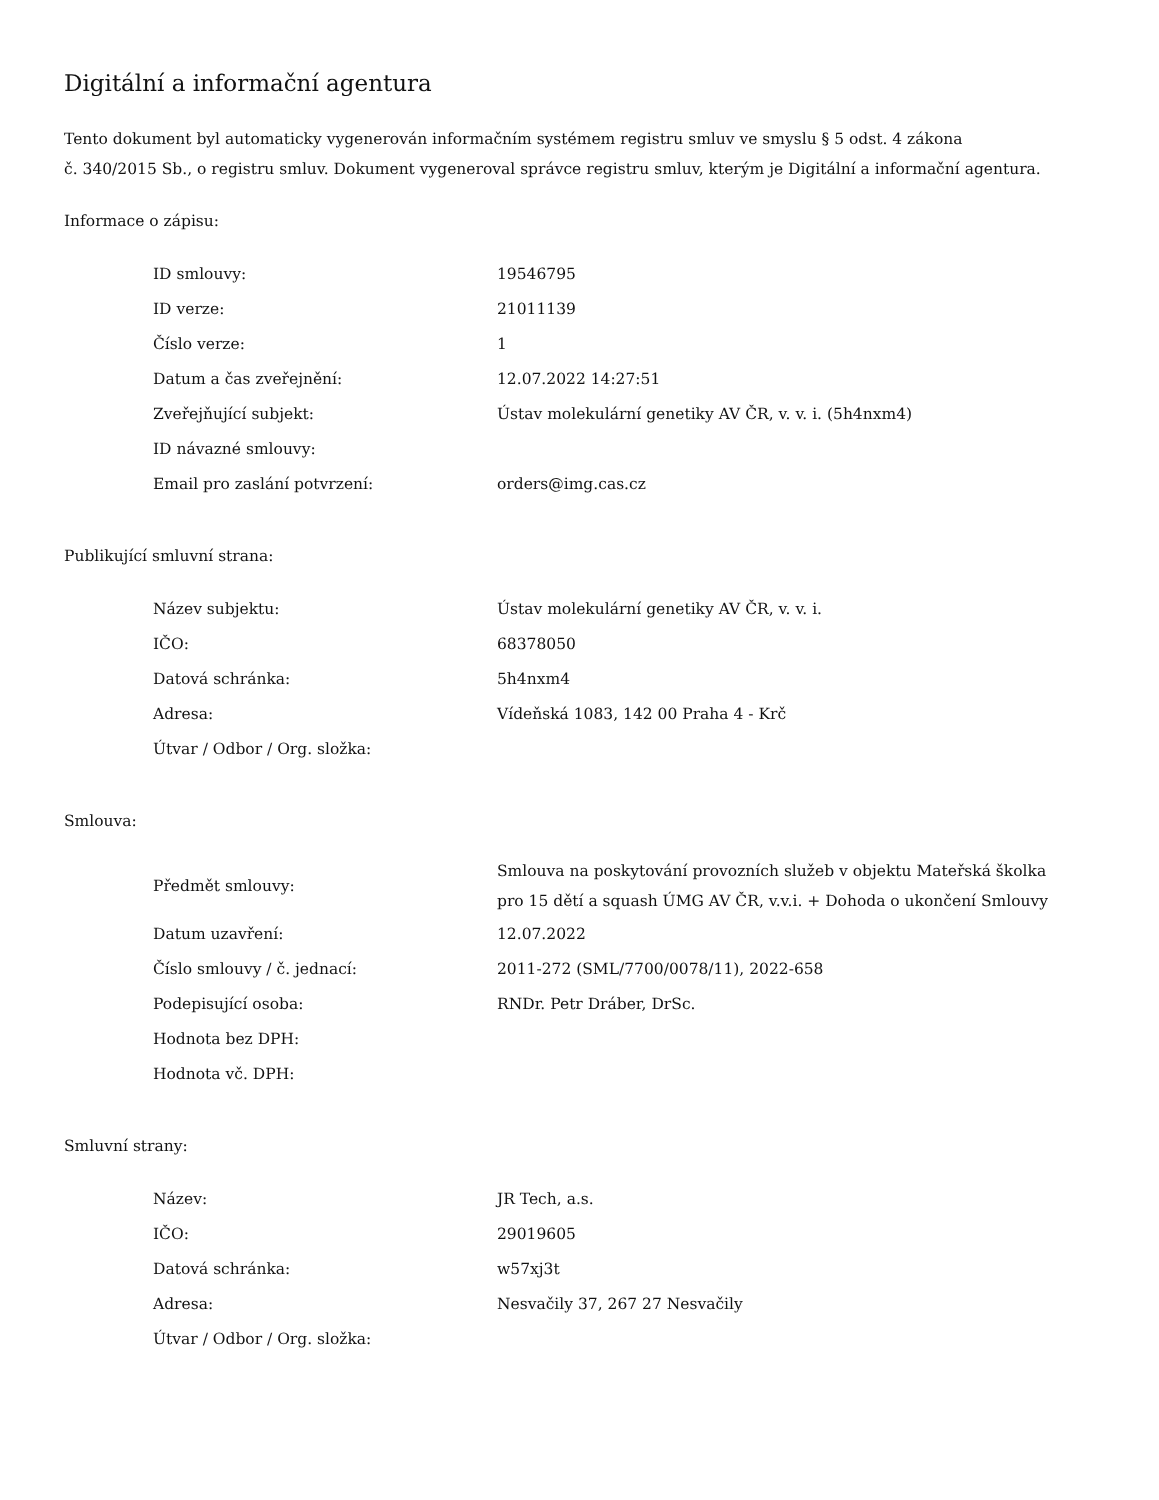Digitální a informační agentura
Tento dokument byl automaticky vygenerován informačním systémem registru smluv ve smyslu § 5 odst. 4 zákona
č. 340/2015 Sb., o registru smluv. Dokument vygeneroval správce registru smluv, kterým je Digitální a informační agentura.
Informace o zápisu:
| ID smlouvy: | 19546795 |
| ID verze: | 21011139 |
| Číslo verze: | 1 |
| Datum a čas zveřejnění: | 12.07.2022 14:27:51 |
| Zveřejňující subjekt: | Ústav molekulární genetiky AV ČR, v. v. i. (5h4nxm4) |
| ID návazné smlouvy: | |
| Email pro zaslání potvrzení: | orders@img.cas.cz |
Publikující smluvní strana:
| Název subjektu: | Ústav molekulární genetiky AV ČR, v. v. i. |
| IČO: | 68378050 |
| Datová schránka: | 5h4nxm4 |
| Adresa: | Vídeňská 1083, 142 00 Praha 4 - Krč |
| Útvar / Odbor / Org. složka: | |
Smlouva:
| Předmět smlouvy: | Smlouva na poskytování provozních služeb v objektu Mateřská školka pro 15 dětí a squash ÚMG AV ČR, v.v.i. + Dohoda o ukončení Smlouvy |
| Datum uzavření: | 12.07.2022 |
| Číslo smlouvy / č. jednací: | 2011-272 (SML/7700/0078/11), 2022-658 |
| Podepisující osoba: | RNDr. Petr Dráber, DrSc. |
| Hodnota bez DPH: | |
| Hodnota vč. DPH: | |
Smluvní strany:
| Název: | JR Tech, a.s. |
| IČO: | 29019605 |
| Datová schránka: | w57xj3t |
| Adresa: | Nesvačily 37, 267 27 Nesvačily |
| Útvar / Odbor / Org. složka: | |